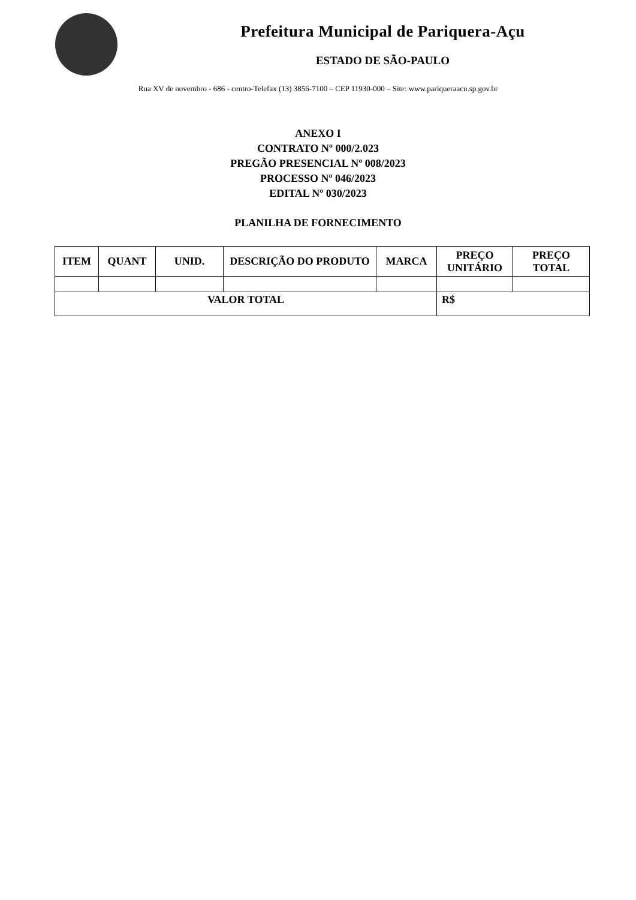Prefeitura Municipal de Pariquera-Açu
ESTADO DE SÃO-PAULO
Rua XV de novembro - 686 - centro-Telefax (13) 3856-7100 – CEP 11930-000 – Site: www.pariqueraacu.sp.gov.br
ANEXO I
CONTRATO Nº 000/2.023
PREGÃO PRESENCIAL Nº 008/2023
PROCESSO Nº 046/2023
EDITAL Nº 030/2023
PLANILHA DE FORNECIMENTO
| ITEM | QUANT | UNID. | DESCRIÇÃO DO PRODUTO | MARCA | PREÇO UNITÁRIO | PREÇO TOTAL |
| --- | --- | --- | --- | --- | --- | --- |
| VALOR TOTAL | | | | | R$ | |